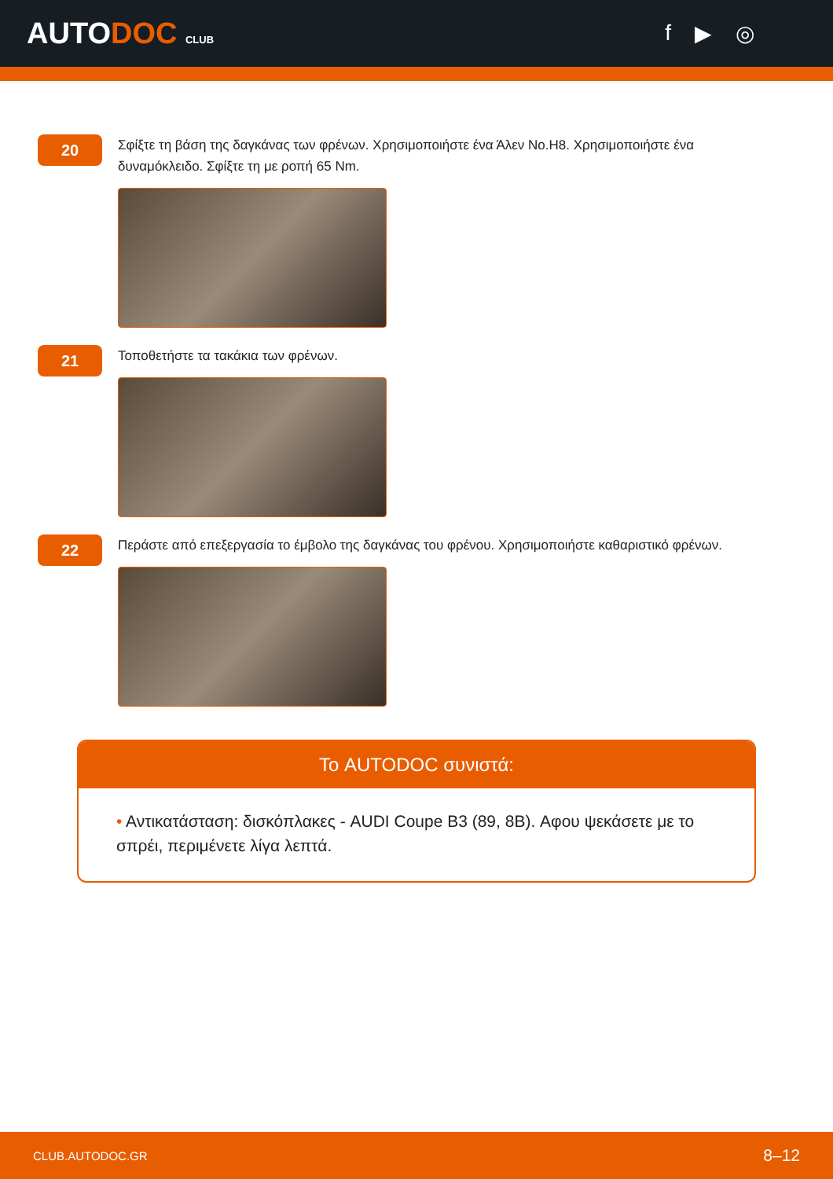AUTODOC CLUB
f ▶ ◎
20
Σφίξτε τη βάση της δαγκάνας των φρένων. Χρησιμοποιήστε ένα Άλεν No.H8. Χρησιμοποιήστε ένα δυναμόκλειδο. Σφίξτε τη με ροπή 65 Nm.
21
Τοποθετήστε τα τακάκια των φρένων.
22
Περάστε από επεξεργασία το έμβολο της δαγκάνας του φρένου. Χρησιμοποιήστε καθαριστικό φρένων.
Το AUTODOC συνιστά:
• Αντικατάσταση: δισκόπλακες - AUDI Coupe B3 (89, 8B). Αφου ψεκάσετε με το σπρέι, περιμένετε λίγα λεπτά.
CLUB.AUTODOC.GR 8–12